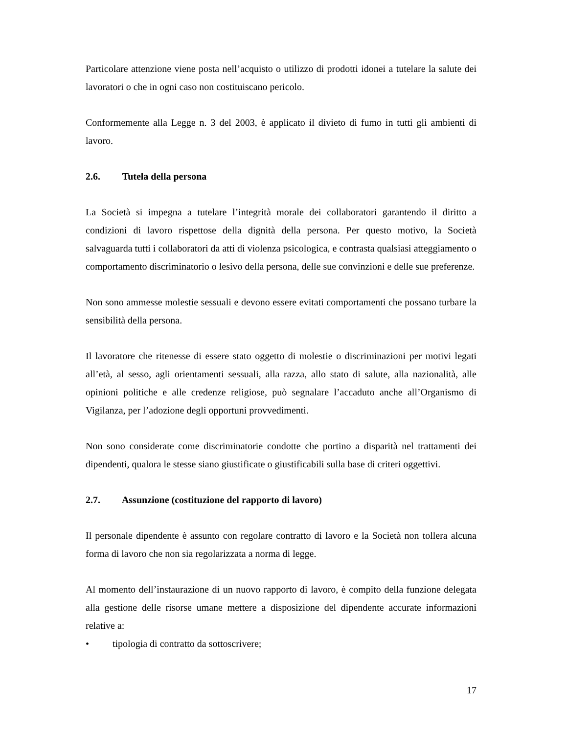Particolare attenzione viene posta nell’acquisto o utilizzo di prodotti idonei a tutelare la salute dei lavoratori o che in ogni caso non costituiscano pericolo.
Conformemente alla Legge n. 3 del 2003, è applicato il divieto di fumo in tutti gli ambienti di lavoro.
2.6. Tutela della persona
La Società si impegna a tutelare l’integrità morale dei collaboratori garantendo il diritto a condizioni di lavoro rispettose della dignità della persona. Per questo motivo, la Società salvaguarda tutti i collaboratori da atti di violenza psicologica, e contrasta qualsiasi atteggiamento o comportamento discriminatorio o lesivo della persona, delle sue convinzioni e delle sue preferenze.
Non sono ammesse molestie sessuali e devono essere evitati comportamenti che possano turbare la sensibilità della persona.
Il lavoratore che ritenesse di essere stato oggetto di molestie o discriminazioni per motivi legati all’età, al sesso, agli orientamenti sessuali, alla razza, allo stato di salute, alla nazionalità, alle opinioni politiche e alle credenze religiose, può segnalare l’accaduto anche all’Organismo di Vigilanza, per l’adozione degli opportuni provvedimenti.
Non sono considerate come discriminatorie condotte che portino a disparità nel trattamenti dei dipendenti, qualora le stesse siano giustificate o giustificabili sulla base di criteri oggettivi.
2.7. Assunzione (costituzione del rapporto di lavoro)
Il personale dipendente è assunto con regolare contratto di lavoro e la Società non tollera alcuna forma di lavoro che non sia regolarizzata a norma di legge.
Al momento dell’instaurazione di un nuovo rapporto di lavoro, è compito della funzione delegata alla gestione delle risorse umane mettere a disposizione del dipendente accurate informazioni relative a:
• tipologia di contratto da sottoscrivere;
17